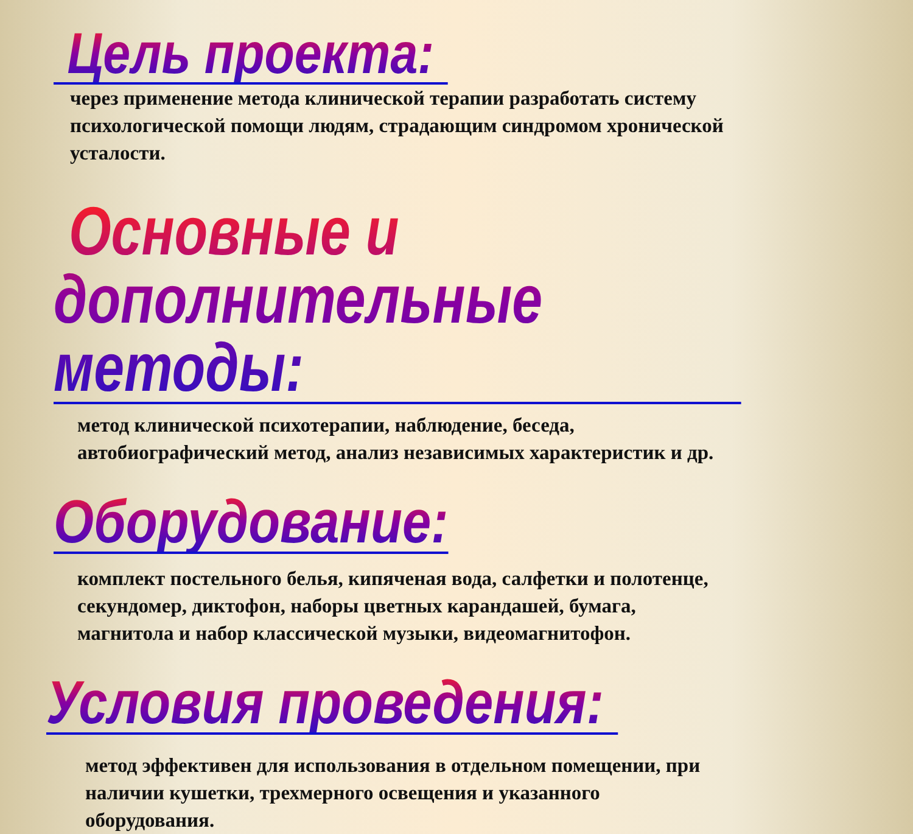Цель проекта:
через применение метода клинической терапии разработать систему
психологической помощи людям, страдающим синдромом хронической
усталости.
Основные и дополнительные методы:
метод клинической психотерапии, наблюдение, беседа,
автобиографический метод, анализ независимых характеристик и др.
Оборудование:
комплект постельного белья, кипяченая вода, салфетки и полотенце,
секундомер, диктофон, наборы цветных карандашей, бумага,
магнитола и набор классической музыки, видеомагнитофон.
Условия проведения:
метод эффективен для использования в отдельном помещении, при
наличии кушетки, трехмерного освещения и указанного
оборудования.